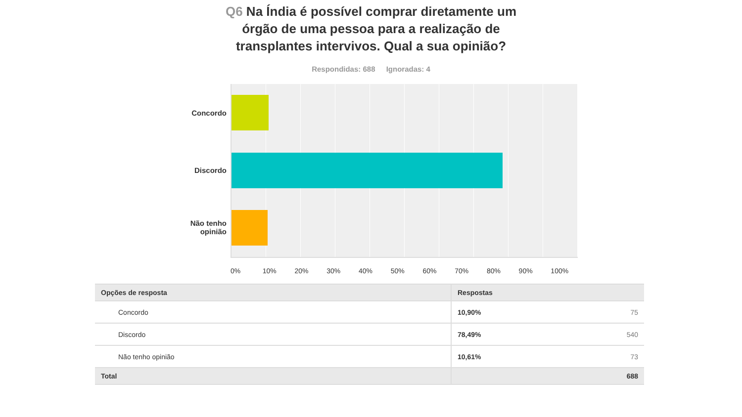Q6 Na Índia é possível comprar diretamente um órgão de uma pessoa para a realização de transplantes intervivos. Qual a sua opinião?
Respondidas: 688 Ignoradas: 4
Concordo
Discordo
Não tenho opinião
0% 10% 20% 30% 40% 50% 60% 70% 80% 90% 100%
| Opções de resposta | Respostas | |
| --- | --- | --- |
| Concordo | 10,90% | 75 |
| Discordo | 78,49% | 540 |
| Não tenho opinião | 10,61% | 73 |
| Total | | 688 |